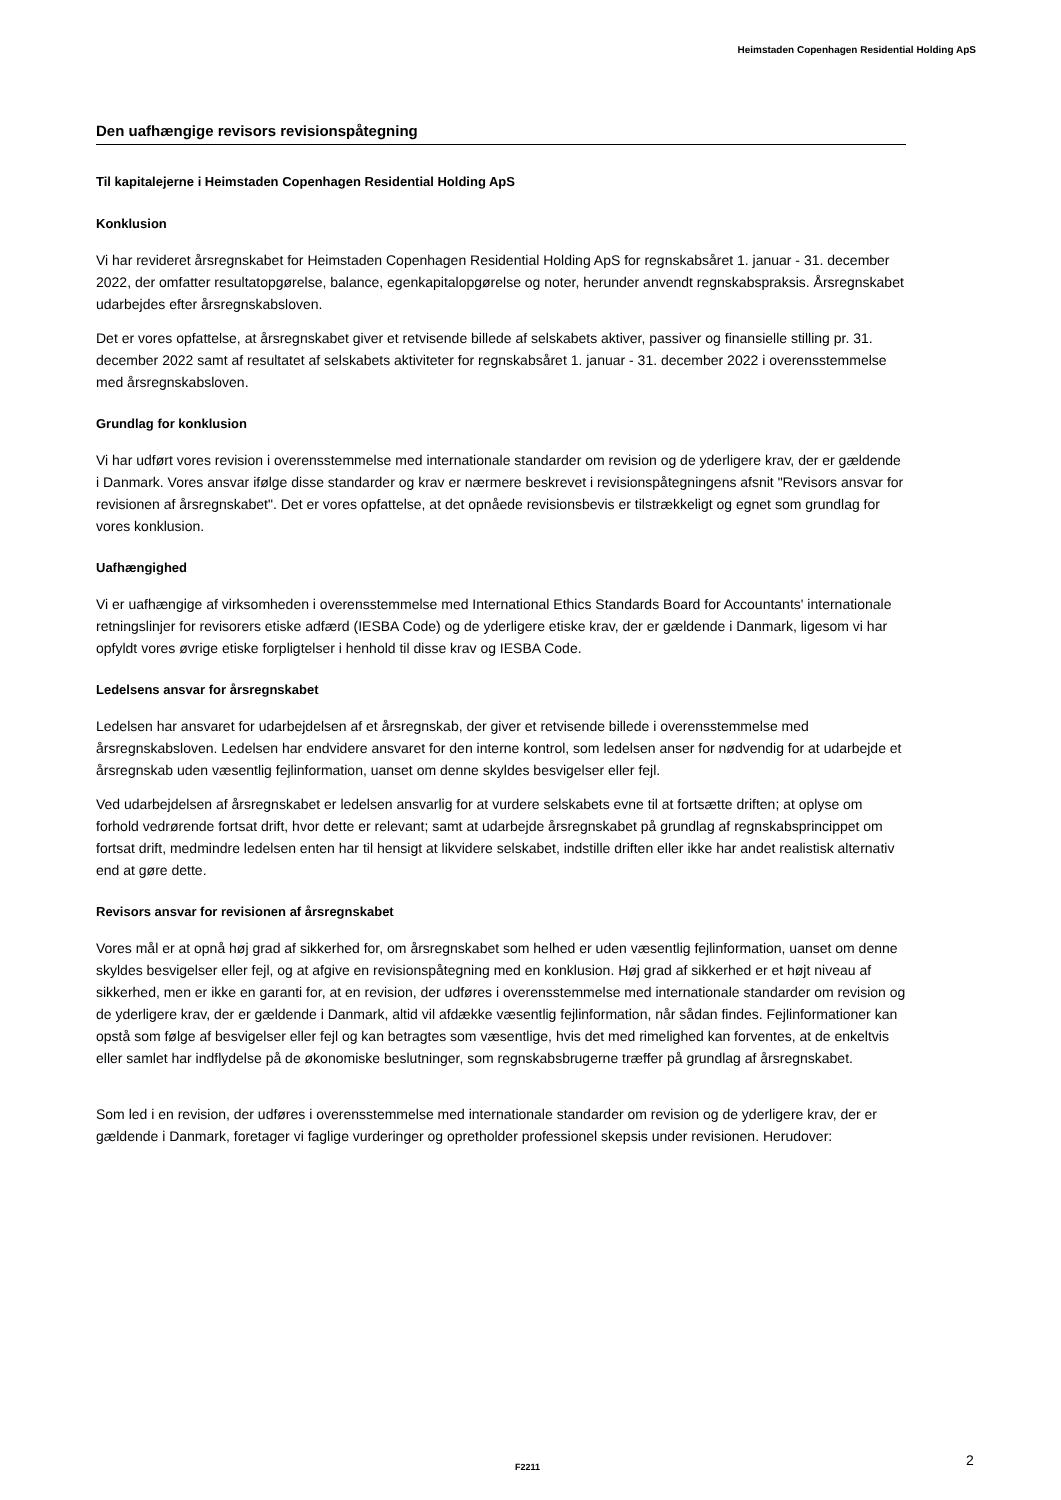Heimstaden Copenhagen Residential Holding ApS
Den uafhængige revisors revisionspåtegning
Til kapitalejerne i Heimstaden Copenhagen Residential Holding ApS
Konklusion
Vi har revideret årsregnskabet for Heimstaden Copenhagen Residential Holding ApS for regnskabsåret 1. januar - 31. december 2022, der omfatter resultatopgørelse, balance, egenkapitalopgørelse og noter, herunder anvendt regnskabspraksis. Årsregnskabet udarbejdes efter årsregnskabsloven.
Det er vores opfattelse, at årsregnskabet giver et retvisende billede af selskabets aktiver, passiver og finansielle stilling pr. 31. december 2022 samt af resultatet af selskabets aktiviteter for regnskabsåret 1. januar - 31. december 2022 i overensstemmelse med årsregnskabsloven.
Grundlag for konklusion
Vi har udført vores revision i overensstemmelse med internationale standarder om revision og de yderligere krav, der er gældende i Danmark. Vores ansvar ifølge disse standarder og krav er nærmere beskrevet i revisionspåtegningens afsnit "Revisors ansvar for revisionen af årsregnskabet". Det er vores opfattelse, at det opnåede revisionsbevis er tilstrækkeligt og egnet som grundlag for vores konklusion.
Uafhængighed
Vi er uafhængige af virksomheden i overensstemmelse med International Ethics Standards Board for Accountants' internationale retningslinjer for revisorers etiske adfærd (IESBA Code) og de yderligere etiske krav, der er gældende i Danmark, ligesom vi har opfyldt vores øvrige etiske forpligtelser i henhold til disse krav og IESBA Code.
Ledelsens ansvar for årsregnskabet
Ledelsen har ansvaret for udarbejdelsen af et årsregnskab, der giver et retvisende billede i overensstemmelse med årsregnskabsloven. Ledelsen har endvidere ansvaret for den interne kontrol, som ledelsen anser for nødvendig for at udarbejde et årsregnskab uden væsentlig fejlinformation, uanset om denne skyldes besvigelser eller fejl.
Ved udarbejdelsen af årsregnskabet er ledelsen ansvarlig for at vurdere selskabets evne til at fortsætte driften; at oplyse om forhold vedrørende fortsat drift, hvor dette er relevant; samt at udarbejde årsregnskabet på grundlag af regnskabsprincippet om fortsat drift, medmindre ledelsen enten har til hensigt at likvidere selskabet, indstille driften eller ikke har andet realistisk alternativ end at gøre dette.
Revisors ansvar for revisionen af årsregnskabet
Vores mål er at opnå høj grad af sikkerhed for, om årsregnskabet som helhed er uden væsentlig fejlinformation, uanset om denne skyldes besvigelser eller fejl, og at afgive en revisionspåtegning med en konklusion. Høj grad af sikkerhed er et højt niveau af sikkerhed, men er ikke en garanti for, at en revision, der udføres i overensstemmelse med internationale standarder om revision og de yderligere krav, der er gældende i Danmark, altid vil afdække væsentlig fejlinformation, når sådan findes. Fejlinformationer kan opstå som følge af besvigelser eller fejl og kan betragtes som væsentlige, hvis det med rimelighed kan forventes, at de enkeltvis eller samlet har indflydelse på de økonomiske beslutninger, som regnskabsbrugerne træffer på grundlag af årsregnskabet.
Som led i en revision, der udføres i overensstemmelse med internationale standarder om revision og de yderligere krav, der er gældende i Danmark, foretager vi faglige vurderinger og opretholder professionel skepsis under revisionen. Herudover:
F2211 2